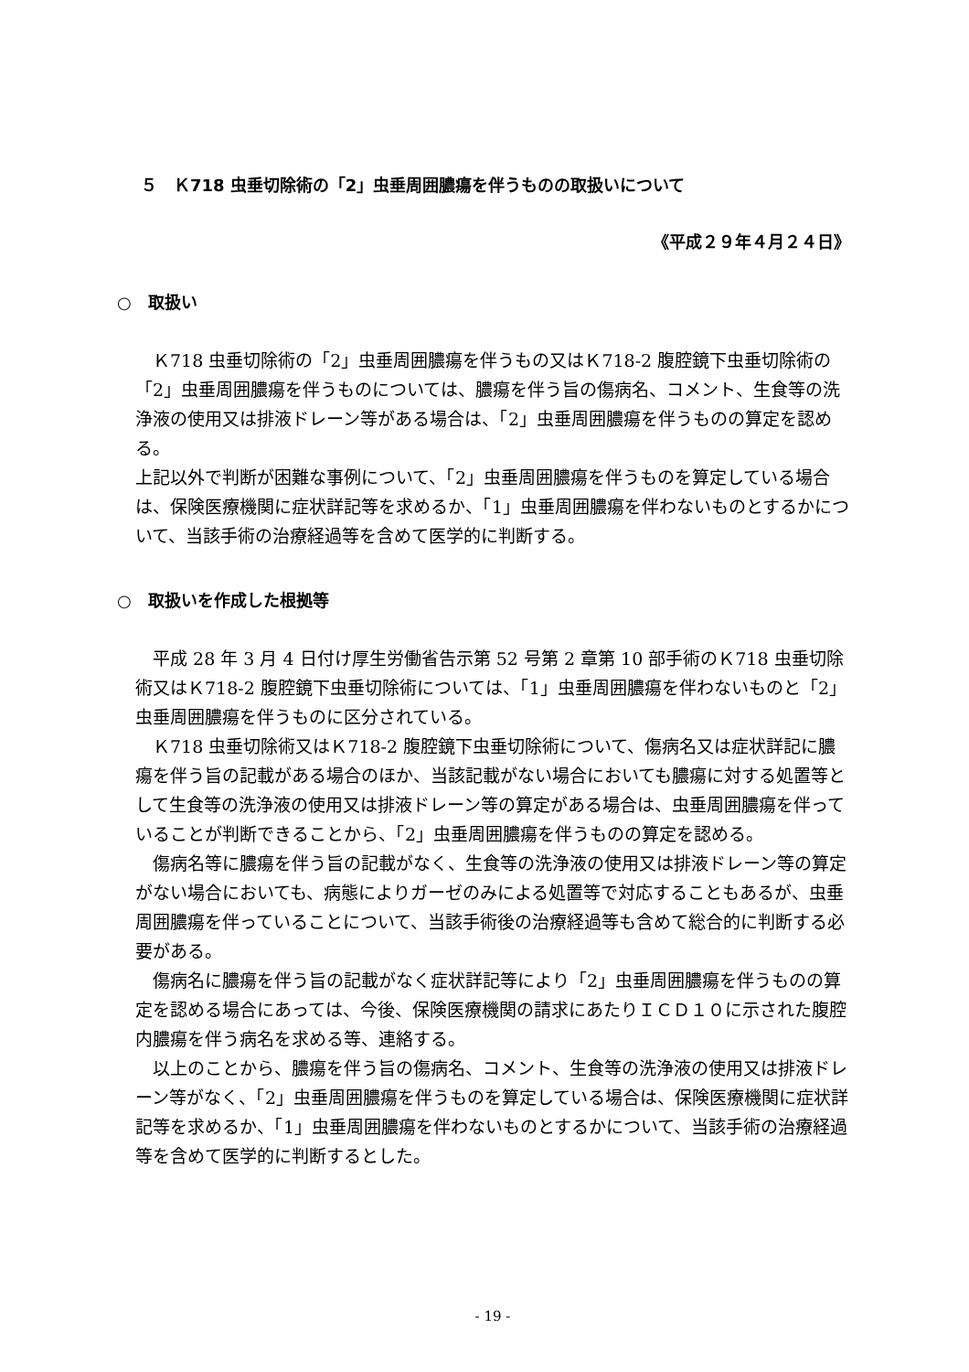５　Ｋ718 虫垂切除術の「2」虫垂周囲膿瘍を伴うものの取扱いについて
《平成２９年４月２４日》
○　取扱い
Ｋ718 虫垂切除術の「2」虫垂周囲膿瘍を伴うもの又はＫ718-2 腹腔鏡下虫垂切除術の「2」虫垂周囲膿瘍を伴うものについては、膿瘍を伴う旨の傷病名、コメント、生食等の洗浄液の使用又は排液ドレーン等がある場合は、「2」虫垂周囲膿瘍を伴うものの算定を認める。
上記以外で判断が困難な事例について、「2」虫垂周囲膿瘍を伴うものを算定している場合は、保険医療機関に症状詳記等を求めるか、「1」虫垂周囲膿瘍を伴わないものとするかについて、当該手術の治療経過等を含めて医学的に判断する。
○　取扱いを作成した根拠等
平成 28 年 3 月 4 日付け厚生労働省告示第 52 号第 2 章第 10 部手術のＫ718 虫垂切除術又はＫ718-2 腹腔鏡下虫垂切除術については、「1」虫垂周囲膿瘍を伴わないものと「2」虫垂周囲膿瘍を伴うものに区分されている。
Ｋ718 虫垂切除術又はＫ718-2 腹腔鏡下虫垂切除術について、傷病名又は症状詳記に膿瘍を伴う旨の記載がある場合のほか、当該記載がない場合においても膿瘍に対する処置等として生食等の洗浄液の使用又は排液ドレーン等の算定がある場合は、虫垂周囲膿瘍を伴っていることが判断できることから、「2」虫垂周囲膿瘍を伴うものの算定を認める。
傷病名等に膿瘍を伴う旨の記載がなく、生食等の洗浄液の使用又は排液ドレーン等の算定がない場合においても、病態によりガーゼのみによる処置等で対応することもあるが、虫垂周囲膿瘍を伴っていることについて、当該手術後の治療経過等も含めて総合的に判断する必要がある。
傷病名に膿瘍を伴う旨の記載がなく症状詳記等により「2」虫垂周囲膿瘍を伴うものの算定を認める場合にあっては、今後、保険医療機関の請求にあたりＩＣＤ１０に示された腹腔内膿瘍を伴う病名を求める等、連絡する。
以上のことから、膿瘍を伴う旨の傷病名、コメント、生食等の洗浄液の使用又は排液ドレーン等がなく、「2」虫垂周囲膿瘍を伴うものを算定している場合は、保険医療機関に症状詳記等を求めるか、「1」虫垂周囲膿瘍を伴わないものとするかについて、当該手術の治療経過等を含めて医学的に判断するとした。
- 19 -